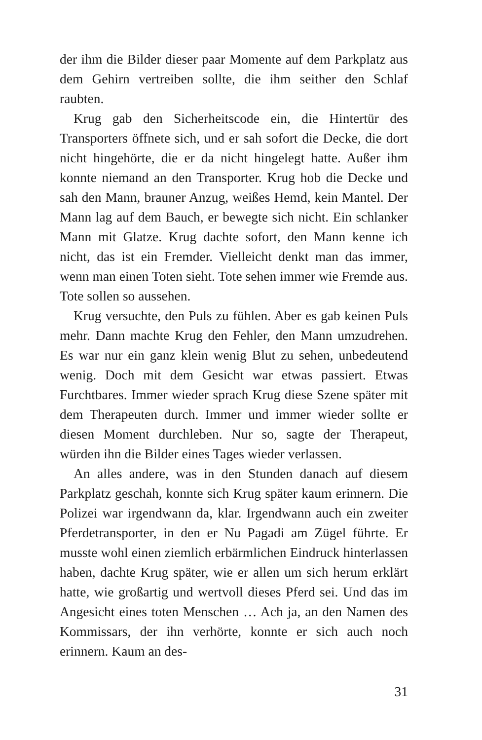der ihm die Bilder dieser paar Momente auf dem Parkplatz aus dem Gehirn vertreiben sollte, die ihm seither den Schlaf raubten.
Krug gab den Sicherheitscode ein, die Hintertür des Transporters öffnete sich, und er sah sofort die Decke, die dort nicht hingehörte, die er da nicht hingelegt hatte. Außer ihm konnte niemand an den Transporter. Krug hob die De­cke und sah den Mann, brauner Anzug, weißes Hemd, kein Mantel. Der Mann lag auf dem Bauch, er bewegte sich nicht. Ein schlanker Mann mit Glatze. Krug dachte sofort, den Mann kenne ich nicht, das ist ein Fremder. Vielleicht denkt man das immer, wenn man einen Toten sieht. Tote se­hen immer wie Fremde aus. Tote sollen so aussehen.
Krug versuchte, den Puls zu fühlen. Aber es gab keinen Puls mehr. Dann machte Krug den Fehler, den Mann um­zudrehen. Es war nur ein ganz klein wenig Blut zu sehen, unbedeutend wenig. Doch mit dem Gesicht war etwas pas­siert. Etwas Furchtbares. Immer wieder sprach Krug diese Szene später mit dem Therapeuten durch. Immer und im­mer wieder sollte er diesen Moment durchleben. Nur so, sagte der Therapeut, würden ihn die Bilder eines Tages wie­der verlassen.
An alles andere, was in den Stunden danach auf diesem Parkplatz geschah, konnte sich Krug später kaum erinnern. Die Polizei war irgendwann da, klar. Irgendwann auch ein zweiter Pferdetransporter, in den er Nu Pagadi am Zügel führte. Er musste wohl einen ziemlich erbärmlichen Ein­druck hinterlassen haben, dachte Krug später, wie er allen um sich herum erklärt hatte, wie großartig und wertvoll dieses Pferd sei. Und das im Angesicht eines toten Men­schen … Ach ja, an den Namen des Kommissars, der ihn verhörte, konnte er sich auch noch erinnern. Kaum an des-
31